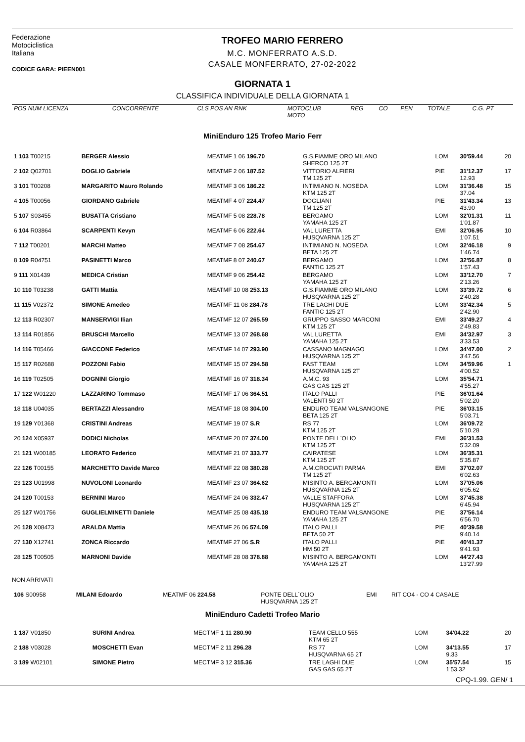Federazione
Motociclistica
Italiana
CODICE GARA: PIEEN001
TROFEO MARIO FERRERO
M.C. MONFERRATO A.S.D.
CASALE MONFERRATO, 27-02-2022
GIORNATA 1
CLASSIFICA INDIVIDUALE DELLA GIORNATA 1
| POS NUM LICENZA | CONCORRENTE | CLS POS AN RNK | MOTOCLUB MOTO | REG | CO | PEN | TOTALE | C.G. PT |
| --- | --- | --- | --- | --- | --- | --- | --- | --- |
MiniEnduro 125 Trofeo Mario Ferr
| 1 103 T00215 | BERGER Alessio | MEATMF 1 06 196.70 | G.S.FIAMME ORO MILANO SHERCO 125 2T | LOM | 30'59.44 | 20 |
| 2 102 Q02701 | DOGLIO Gabriele | MEATMF 2 06 187.52 | VITTORIO ALFIERI TM 125 2T | PIE | 31'12.37 12.93 | 17 |
| 3 101 T00208 | MARGARITO Mauro Rolando | MEATMF 3 06 186.22 | INTIMIANO N. NOSEDA KTM 125 2T | LOM | 31'36.48 37.04 | 15 |
| 4 105 T00056 | GIORDANO Gabriele | MEATMF 4 07 224.47 | DOGLIANI TM 125 2T | PIE | 31'43.34 43.90 | 13 |
| 5 107 S03455 | BUSATTA Cristiano | MEATMF 5 08 228.78 | BERGAMO YAMAHA 125 2T | LOM | 32'01.31 1'01.87 | 11 |
| 6 104 R03864 | SCARPENTI Kevyn | MEATMF 6 06 222.64 | VAL LURETTA HUSQVARNA 125 2T | EMI | 32'06.95 1'07.51 | 10 |
| 7 112 T00201 | MARCHI Matteo | MEATMF 7 08 254.67 | INTIMIANO N. NOSEDA BETA 125 2T | LOM | 32'46.18 1'46.74 | 9 |
| 8 109 R04751 | PASINETTI Marco | MEATMF 8 07 240.67 | BERGAMO FANTIC 125 2T | LOM | 32'56.87 1'57.43 | 8 |
| 9 111 X01439 | MEDICA Cristian | MEATMF 9 06 254.42 | BERGAMO YAMAHA 125 2T | LOM | 33'12.70 2'13.26 | 7 |
| 10 110 T03238 | GATTI Mattia | MEATMF 10 08 253.13 | G.S.FIAMME ORO MILANO HUSQVARNA 125 2T | LOM | 33'39.72 2'40.28 | 6 |
| 11 115 V02372 | SIMONE Amedeo | MEATMF 11 08 284.78 | TRE LAGHI DUE FANTIC 125 2T | LOM | 33'42.34 2'42.90 | 5 |
| 12 113 R02307 | MANSERVIGI Ilian | MEATMF 12 07 265.59 | GRUPPO SASSO MARCONI KTM 125 2T | EMI | 33'49.27 2'49.83 | 4 |
| 13 114 R01856 | BRUSCHI Marcello | MEATMF 13 07 268.68 | VAL LURETTA YAMAHA 125 2T | EMI | 34'32.97 3'33.53 | 3 |
| 14 116 T05466 | GIACCONE Federico | MEATMF 14 07 293.90 | CASSANO MAGNAGO HUSQVARNA 125 2T | LOM | 34'47.00 3'47.56 | 2 |
| 15 117 R02688 | POZZONI Fabio | MEATMF 15 07 294.58 | FAST TEAM HUSQVARNA 125 2T | LOM | 34'59.96 4'00.52 | 1 |
| 16 119 T02505 | DOGNINI Giorgio | MEATMF 16 07 318.34 | A.M.C. 93 GAS GAS 125 2T | LOM | 35'54.71 4'55.27 | |
| 17 122 W01220 | LAZZARINO Tommaso | MEATMF 17 06 364.51 | ITALO PALLI VALENTI 50 2T | PIE | 36'01.64 5'02.20 | |
| 18 118 U04035 | BERTAZZI Alessandro | MEATMF 18 08 304.00 | ENDURO TEAM VALSANGONE BETA 125 2T | PIE | 36'03.15 5'03.71 | |
| 19 129 Y01368 | CRISTINI Andreas | MEATMF 19 07 S.R | RS 77 KTM 125 2T | LOM | 36'09.72 5'10.28 | |
| 20 124 X05937 | DODICI Nicholas | MEATMF 20 07 374.00 | PONTE DELL`OLIO KTM 125 2T | EMI | 36'31.53 5'32.09 | |
| 21 121 W00185 | LEORATO Federico | MEATMF 21 07 333.77 | CAIRATESE KTM 125 2T | LOM | 36'35.31 5'35.87 | |
| 22 126 T00155 | MARCHETTO Davide Marco | MEATMF 22 08 380.28 | A.M.CROCIATI PARMA TM 125 2T | EMI | 37'02.07 6'02.63 | |
| 23 123 U01998 | NUVOLONI Leonardo | MEATMF 23 07 364.62 | MISINTO A. BERGAMONTI HUSQVARNA 125 2T | LOM | 37'05.06 6'05.62 | |
| 24 120 T00153 | BERNINI Marco | MEATMF 24 06 332.47 | VALLE STAFFORA HUSQVARNA 125 2T | LOM | 37'45.38 6'45.94 | |
| 25 127 W01756 | GUGLIELMINETTI Daniele | MEATMF 25 08 435.18 | ENDURO TEAM VALSANGONE YAMAHA 125 2T | PIE | 37'56.14 6'56.70 | |
| 26 128 X08473 | ARALDA Mattia | MEATMF 26 06 574.09 | ITALO PALLI BETA 50 2T | PIE | 40'39.58 9'40.14 | |
| 27 130 X12741 | ZONCA Riccardo | MEATMF 27 06 S.R | ITALO PALLI HM 50 2T | PIE | 40'41.37 9'41.93 | |
| 28 125 T00505 | MARNONI Davide | MEATMF 28 08 378.88 | MISINTO A. BERGAMONTI YAMAHA 125 2T | LOM | 44'27.43 13'27.99 | |
NON ARRIVATI
| 106 S00958 | MILANI Edoardo | MEATMF 06 224.58 | PONTE DELL`OLIO HUSQVARNA 125 2T | EMI | RIT CO4 - CO 4 CASALE |
MiniEnduro Cadetti Trofeo Mario
| 1 187 V01850 | SURINI Andrea | MECTMF 1 11 280.90 | TEAM CELLO 555 KTM 65 2T | LOM | 34'04.22 | 20 |
| 2 188 V03028 | MOSCHETTI Evan | MECTMF 2 11 296.28 | RS 77 HUSQVARNA 65 2T | LOM | 34'13.55 9.33 | 17 |
| 3 189 W02101 | SIMONE Pietro | MECTMF 3 12 315.36 | TRE LAGHI DUE GAS GAS 65 2T | LOM | 35'57.54 1'53.32 | 15 |
CPQ-1.99. GEN/ 1